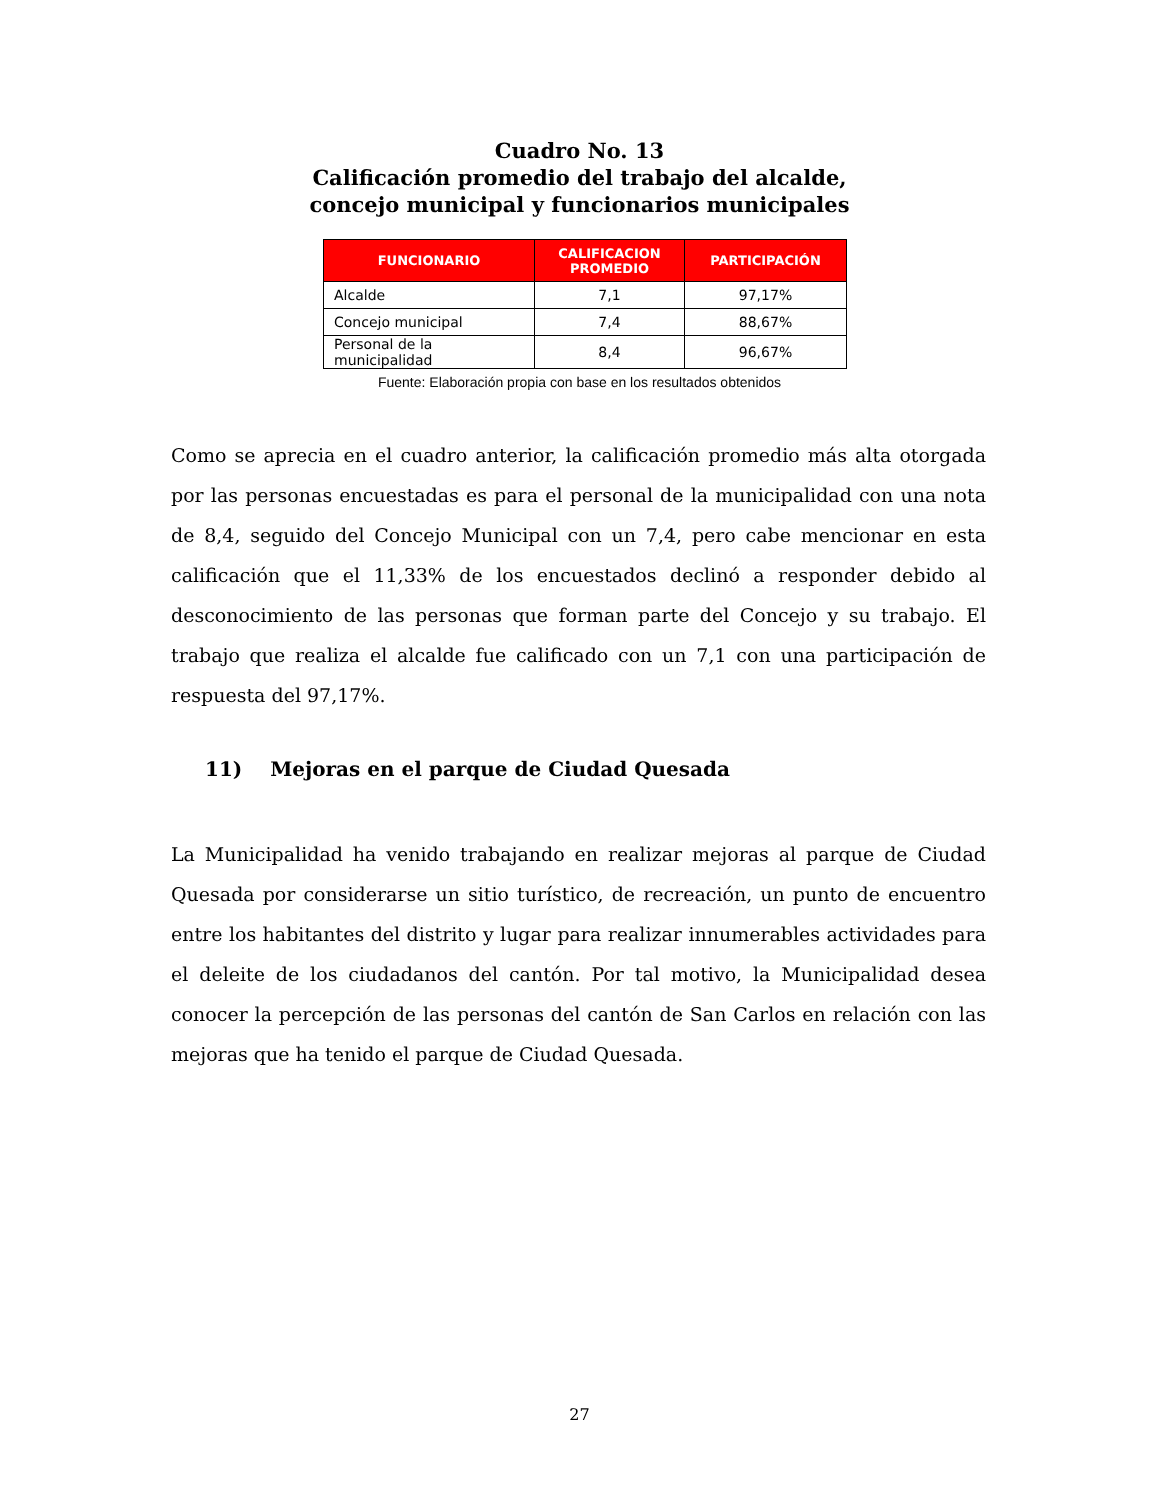Cuadro No. 13
Calificación promedio del trabajo del alcalde,
concejo municipal y funcionarios municipales
| FUNCIONARIO | CALIFICACION PROMEDIO | PARTICIPACIÓN |
| --- | --- | --- |
| Alcalde | 7,1 | 97,17% |
| Concejo municipal | 7,4 | 88,67% |
| Personal de la municipalidad | 8,4 | 96,67% |
Fuente: Elaboración propia con base en los resultados obtenidos
Como se aprecia en el cuadro anterior, la calificación promedio más alta otorgada por las personas encuestadas es para el personal de la municipalidad con una nota de 8,4, seguido del Concejo Municipal con un 7,4, pero cabe mencionar en esta calificación que el 11,33% de los encuestados declinó a responder debido al desconocimiento de las personas que forman parte del Concejo y su trabajo. El trabajo que realiza el alcalde fue calificado con un 7,1 con una participación de respuesta del 97,17%.
11) Mejoras en el parque de Ciudad Quesada
La Municipalidad ha venido trabajando en realizar mejoras al parque de Ciudad Quesada por considerarse un sitio turístico, de recreación, un punto de encuentro entre los habitantes del distrito y lugar para realizar innumerables actividades para el deleite de los ciudadanos del cantón. Por tal motivo, la Municipalidad desea conocer la percepción de las personas del cantón de San Carlos en relación con las mejoras que ha tenido el parque de Ciudad Quesada.
27